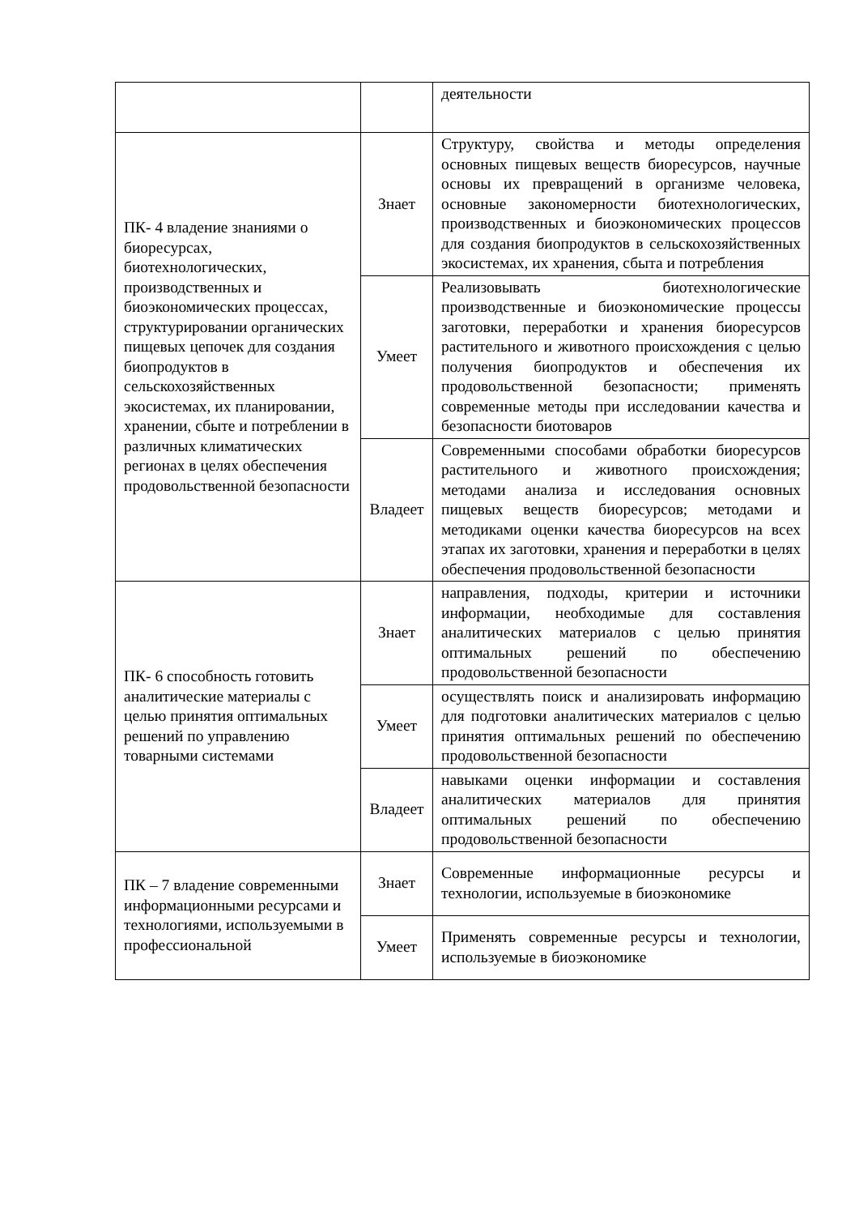| | | деятельности |
| ПК- 4 владение знаниями о биоресурсах, биотехнологических, производственных и биоэкономических процессах, структурировании органических пищевых цепочек для создания биопродуктов в сельскохозяйственных экосистемах, их планировании, хранении, сбыте и потреблении в различных климатических регионах в целях обеспечения продовольственной безопасности | Знает | Структуру, свойства и методы определения основных пищевых веществ биоресурсов, научные основы их превращений в организме человека, основные закономерности биотехнологических, производственных и биоэкономических процессов для создания биопродуктов в сельскохозяйственных экосистемах, их хранения, сбыта и потребления |
| | Умеет | Реализовывать биотехнологические производственные и биоэкономические процессы заготовки, переработки и хранения биоресурсов растительного и животного происхождения с целью получения биопродуктов и обеспечения их продовольственной безопасности; применять современные методы при исследовании качества и безопасности биотоваров |
| | Владеет | Современными способами обработки биоресурсов растительного и животного происхождения; методами анализа и исследования основных пищевых веществ биоресурсов; методами и методиками оценки качества биоресурсов на всех этапах их заготовки, хранения и переработки в целях обеспечения продовольственной безопасности |
| ПК- 6 способность готовить аналитические материалы с целью принятия оптимальных решений по управлению товарными системами | Знает | направления, подходы, критерии и источники информации, необходимые для составления аналитических материалов с целью принятия оптимальных решений по обеспечению продовольственной безопасности |
| | Умеет | осуществлять поиск и анализировать информацию для подготовки аналитических материалов с целью принятия оптимальных решений по обеспечению продовольственной безопасности |
| | Владеет | навыками оценки информации и составления аналитических материалов для принятия оптимальных решений по обеспечению продовольственной безопасности |
| ПК – 7 владение современными информационными ресурсами и технологиями, используемыми в профессиональной | Знает | Современные информационные ресурсы и технологии, используемые в биоэкономике |
| | Умеет | Применять современные ресурсы и технологии, используемые в биоэкономике |